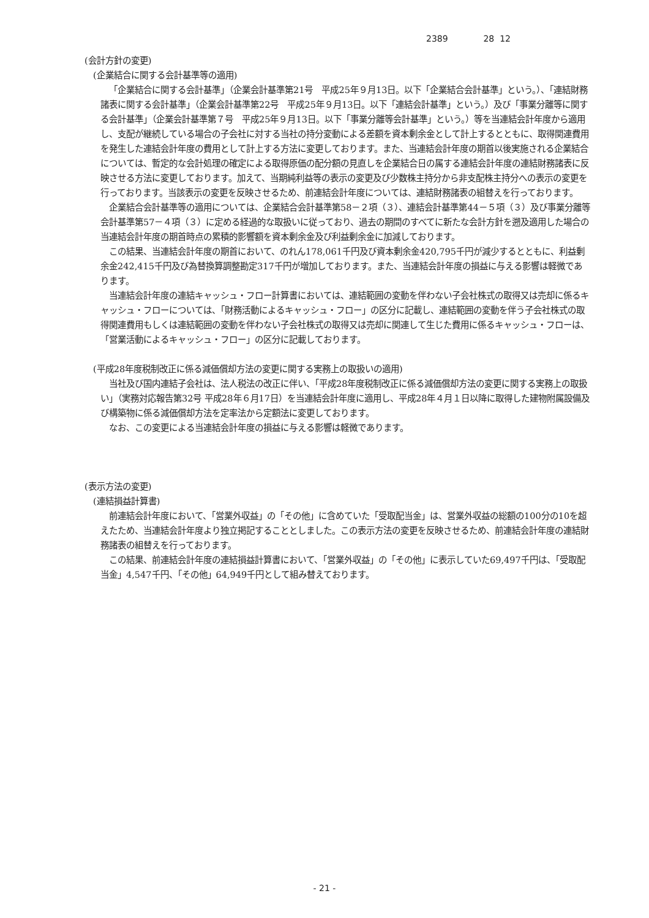2389 28 12
(会計方針の変更)
(企業結合に関する会計基準等の適用)
「企業結合に関する会計基準」（企業会計基準第21号　平成25年９月13日。以下「企業結合会計基準」という。）、「連結財務諸表に関する会計基準」（企業会計基準第22号　平成25年９月13日。以下「連結会計基準」という。）及び「事業分離等に関する会計基準」（企業会計基準第７号　平成25年９月13日。以下「事業分離等会計基準」という。）等を当連結会計年度から適用し、支配が継続している場合の子会社に対する当社の持分変動による差額を資本剰余金として計上するとともに、取得関連費用を発生した連結会計年度の費用として計上する方法に変更しております。また、当連結会計年度の期首以後実施される企業結合については、暫定的な会計処理の確定による取得原価の配分額の見直しを企業結合日の属する連結会計年度の連結財務諸表に反映させる方法に変更しております。加えて、当期純利益等の表示の変更及び少数株主持分から非支配株主持分への表示の変更を行っております。当該表示の変更を反映させるため、前連結会計年度については、連結財務諸表の組替えを行っております。
企業結合会計基準等の適用については、企業結合会計基準第58－２項（３）、連結会計基準第44－５項（３）及び事業分離等会計基準第57－４項（３）に定める経過的な取扱いに従っており、過去の期間のすべてに新たな会計方針を遡及適用した場合の当連結会計年度の期首時点の累積的影響額を資本剰余金及び利益剰余金に加減しております。
この結果、当連結会計年度の期首において、のれん178,061千円及び資本剰余金420,795千円が減少するとともに、利益剰余金242,415千円及び為替換算調整勘定317千円が増加しております。また、当連結会計年度の損益に与える影響は軽微であります。
当連結会計年度の連結キャッシュ・フロー計算書においては、連結範囲の変動を伴わない子会社株式の取得又は売却に係るキャッシュ・フローについては、「財務活動によるキャッシュ・フロー」の区分に記載し、連結範囲の変動を伴う子会社株式の取得関連費用もしくは連結範囲の変動を伴わない子会社株式の取得又は売却に関連して生じた費用に係るキャッシュ・フローは、「営業活動によるキャッシュ・フロー」の区分に記載しております。
(平成28年度税制改正に係る減価償却方法の変更に関する実務上の取扱いの適用)
当社及び国内連結子会社は、法人税法の改正に伴い、「平成28年度税制改正に係る減価償却方法の変更に関する実務上の取扱い」（実務対応報告第32号 平成28年６月17日）を当連結会計年度に適用し、平成28年４月１日以降に取得した建物附属設備及び構築物に係る減価償却方法を定率法から定額法に変更しております。
なお、この変更による当連結会計年度の損益に与える影響は軽微であります。
(表示方法の変更)
(連結損益計算書)
前連結会計年度において、「営業外収益」の「その他」に含めていた「受取配当金」は、営業外収益の総額の100分の10を超えたため、当連結会計年度より独立掲記することとしました。この表示方法の変更を反映させるため、前連結会計年度の連結財務諸表の組替えを行っております。
この結果、前連結会計年度の連結損益計算書において、「営業外収益」の「その他」に表示していた69,497千円は、「受取配当金」4,547千円、「その他」64,949千円として組み替えております。
- 21 -